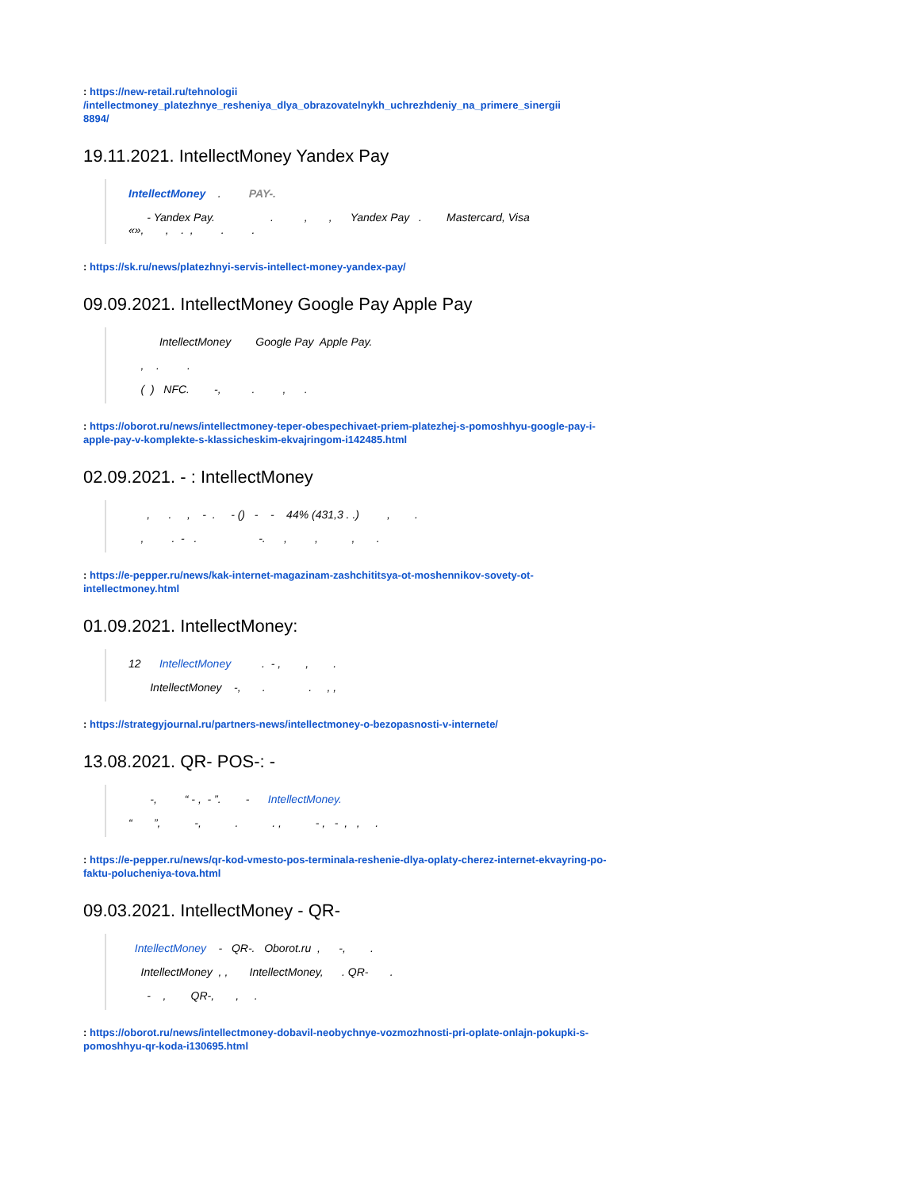: https://new-retail.ru/tehnologii
/intellectmoney_platezhnye_resheniya_dlya_obrazovatelnykh_uchrezhdeniy_na_primere_sinergii
8894/
19.11.2021. IntellectMoney Yandex Pay
IntellectMoney . PAY-.
- Yandex Pay. . , , Yandex Pay . Mastercard, Visa «», , . , . .
: https://sk.ru/news/platezhnyi-servis-intellect-money-yandex-pay/
09.09.2021. IntellectMoney Google Pay Apple Pay
IntellectMoney Google Pay Apple Pay.
, . .
( ) NFC. -, . , .
: https://oborot.ru/news/intellectmoney-teper-obespechivaet-priem-platezhej-s-pomoshhyu-google-pay-i-apple-pay-v-komplekte-s-klassicheskim-ekvajringom-i142485.html
02.09.2021. - : IntellectMoney
, . , - . - () - - 44% (431,3 . .) , .
, . - . -. , , , .
: https://e-pepper.ru/news/kak-internet-magazinam-zashchititsya-ot-moshennikov-sovety-ot-intellectmoney.html
01.09.2021. IntellectMoney:
12 IntellectMoney . - , , .
IntellectMoney -, . . , ,
: https://strategyjournal.ru/partners-news/intellectmoney-o-bezopasnosti-v-internete/
13.08.2021. QR- POS-: -
-, “ - , - ”. - IntellectMoney.
“ ”, -, . . , - , - , , .
: https://e-pepper.ru/news/qr-kod-vmesto-pos-terminala-reshenie-dlya-oplaty-cherez-internet-ekvayring-po-faktu-polucheniya-tova.html
09.03.2021. IntellectMoney - QR-
IntellectMoney - QR-. Oborot.ru , -, .
IntellectMoney , , IntellectMoney, . QR- .
- , QR-, , .
: https://oborot.ru/news/intellectmoney-dobavil-neobychnye-vozmozhnosti-pri-oplate-onlajn-pokupki-s-pomoshhyu-qr-koda-i130695.html